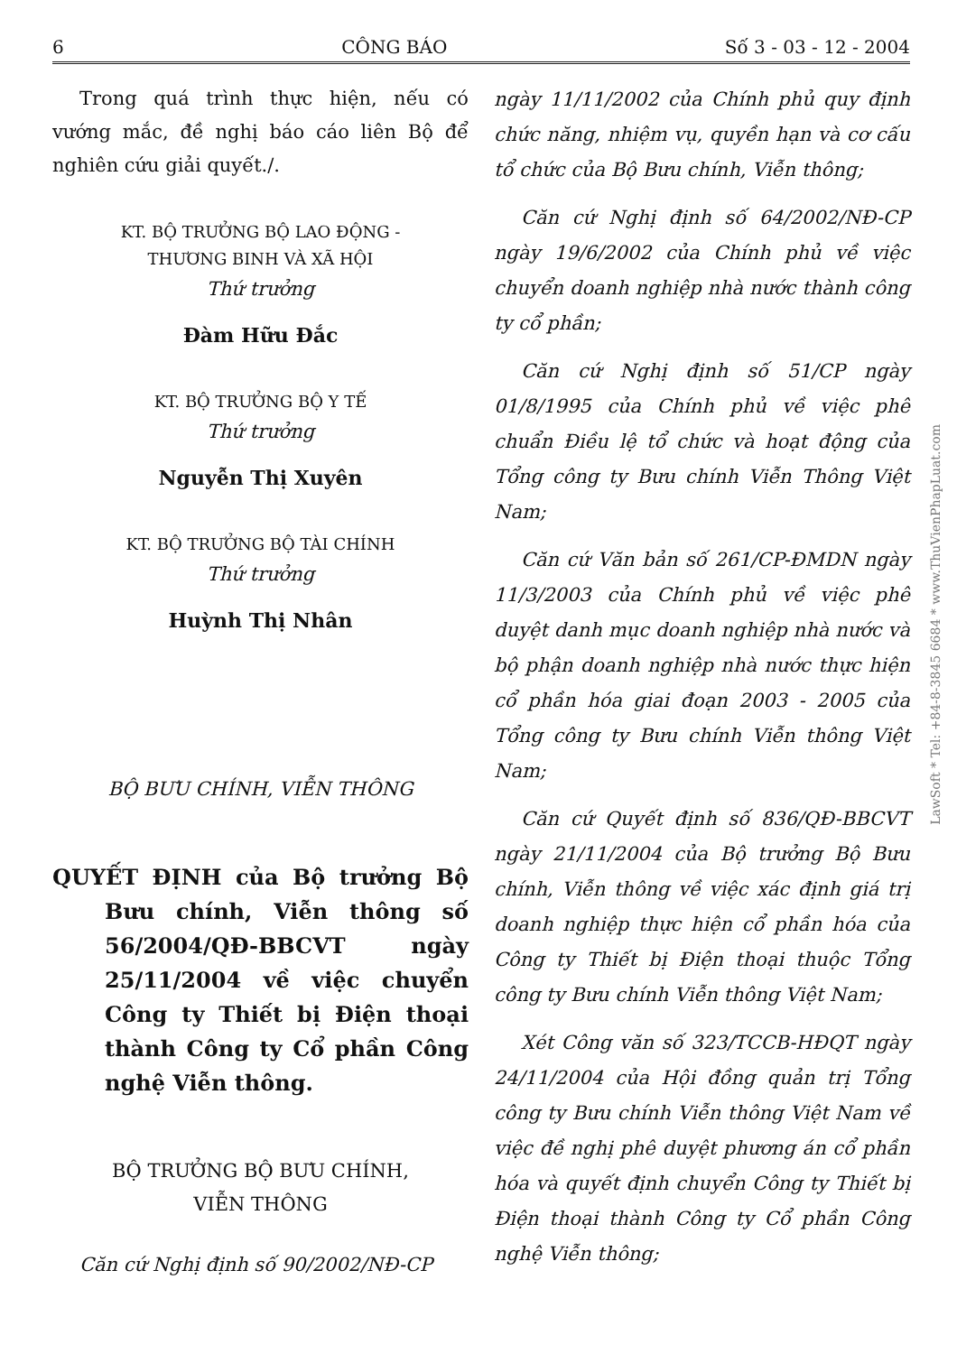6 CÔNG BÁO Số 3 - 03 - 12 - 2004
Trong quá trình thực hiện, nếu có vướng mắc, đề nghị báo cáo liên Bộ để nghiên cứu giải quyết./.
KT. BỘ TRƯỞNG BỘ LAO ĐỘNG -
THƯƠNG BINH VÀ XÃ HỘI
Thứ trưởng
Đàm Hữu Đắc
KT. BỘ TRƯỞNG BỘ Y TẾ
Thứ trưởng
Nguyễn Thị Xuyên
KT. BỘ TRƯỞNG BỘ TÀI CHÍNH
Thứ trưởng
Huỳnh Thị Nhân
BỘ BƯU CHÍNH, VIỄN THÔNG
QUYẾT ĐỊNH của Bộ trưởng Bộ Bưu chính, Viễn thông số 56/2004/QĐ-BBCVT ngày 25/11/2004 về việc chuyển Công ty Thiết bị Điện thoại thành Công ty Cổ phần Công nghệ Viễn thông.
BỘ TRƯỞNG BỘ BƯU CHÍNH,
VIỄN THÔNG
Căn cứ Nghị định số 90/2002/NĐ-CP
ngày 11/11/2002 của Chính phủ quy định chức năng, nhiệm vụ, quyền hạn và cơ cấu tổ chức của Bộ Bưu chính, Viễn thông;
Căn cứ Nghị định số 64/2002/NĐ-CP ngày 19/6/2002 của Chính phủ về việc chuyển doanh nghiệp nhà nước thành công ty cổ phần;
Căn cứ Nghị định số 51/CP ngày 01/8/1995 của Chính phủ về việc phê chuẩn Điều lệ tổ chức và hoạt động của Tổng công ty Bưu chính Viễn Thông Việt Nam;
Căn cứ Văn bản số 261/CP-ĐMDN ngày 11/3/2003 của Chính phủ về việc phê duyệt danh mục doanh nghiệp nhà nước và bộ phận doanh nghiệp nhà nước thực hiện cổ phần hóa giai đoạn 2003 - 2005 của Tổng công ty Bưu chính Viễn thông Việt Nam;
Căn cứ Quyết định số 836/QĐ-BBCVT ngày 21/11/2004 của Bộ trưởng Bộ Bưu chính, Viễn thông về việc xác định giá trị doanh nghiệp thực hiện cổ phần hóa của Công ty Thiết bị Điện thoại thuộc Tổng công ty Bưu chính Viễn thông Việt Nam;
Xét Công văn số 323/TCCB-HĐQT ngày 24/11/2004 của Hội đồng quản trị Tổng công ty Bưu chính Viễn thông Việt Nam về việc đề nghị phê duyệt phương án cổ phần hóa và quyết định chuyển Công ty Thiết bị Điện thoại thành Công ty Cổ phần Công nghệ Viễn thông;
LawSoft * Tel: +84-8-3845 6684 * www.ThuVienPhapLuat.com